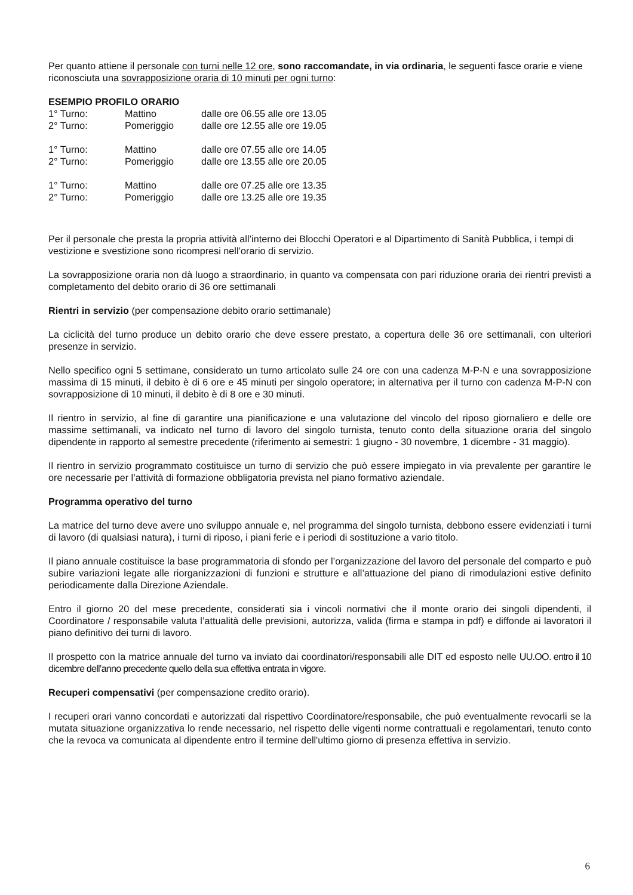Per quanto attiene il personale con turni nelle 12 ore, sono raccomandate, in via ordinaria, le seguenti fasce orarie e viene riconosciuta una sovrapposizione oraria di 10 minuti per ogni turno:
ESEMPIO PROFILO ORARIO
| 1° Turno: | Mattino | dalle ore 06.55 alle ore 13.05 |
| 2° Turno: | Pomeriggio | dalle ore 12.55 alle ore 19.05 |
| 1° Turno: | Mattino | dalle ore 07.55 alle ore 14.05 |
| 2° Turno: | Pomeriggio | dalle ore 13.55 alle ore 20.05 |
| 1° Turno: | Mattino | dalle ore 07.25 alle ore 13.35 |
| 2° Turno: | Pomeriggio | dalle ore 13.25 alle ore 19.35 |
Per il personale che presta la propria attività all’interno dei Blocchi Operatori e al Dipartimento di Sanità Pubblica, i tempi di vestizione e svestizione sono ricompresi nell’orario di servizio.
La sovrapposizione oraria non dà luogo a straordinario, in quanto va compensata con pari riduzione oraria dei rientri previsti a completamento del debito orario di 36 ore settimanali
Rientri in servizio (per compensazione debito orario settimanale)
La ciclicità del turno produce un debito orario che deve essere prestato, a copertura delle 36 ore settimanali, con ulteriori presenze in servizio.
Nello specifico ogni 5 settimane, considerato un turno articolato sulle 24 ore con una cadenza M-P-N e una sovrapposizione massima di 15 minuti, il debito è di 6 ore e 45 minuti per singolo operatore; in alternativa per il turno con cadenza M-P-N con sovrapposizione di 10 minuti, il debito è di 8 ore e 30 minuti.
Il rientro in servizio, al fine di garantire una pianificazione e una valutazione del vincolo del riposo giornaliero e delle ore massime settimanali, va indicato nel turno di lavoro del singolo turnista, tenuto conto della situazione oraria del singolo dipendente in rapporto al semestre precedente (riferimento ai semestri: 1 giugno - 30 novembre, 1 dicembre - 31 maggio).
Il rientro in servizio programmato costituisce un turno di servizio che può essere impiegato in via prevalente per garantire le ore necessarie per l’attività di formazione obbligatoria prevista nel piano formativo aziendale.
Programma operativo del turno
La matrice del turno deve avere uno sviluppo annuale e, nel programma del singolo turnista, debbono essere evidenziati i turni di lavoro (di qualsiasi natura), i turni di riposo, i piani ferie e i periodi di sostituzione a vario titolo.
Il piano annuale costituisce la base programmatoria di sfondo per l’organizzazione del lavoro del personale del comparto e può subire variazioni legate alle riorganizzazioni di funzioni e strutture e all’attuazione del piano di rimodulazioni estive definito periodicamente dalla Direzione Aziendale.
Entro il giorno 20 del mese precedente, considerati sia i vincoli normativi che il monte orario dei singoli dipendenti, il Coordinatore / responsabile valuta l’attualità delle previsioni, autorizza, valida (firma e stampa in pdf) e diffonde ai lavoratori il piano definitivo dei turni di lavoro.
Il prospetto con la matrice annuale del turno va inviato dai coordinatori/responsabili alle DIT ed esposto nelle UU.OO. entro il 10 dicembre dell’anno precedente quello della sua effettiva entrata in vigore.
Recuperi compensativi (per compensazione credito orario).
I recuperi orari vanno concordati e autorizzati dal rispettivo Coordinatore/responsabile, che può eventualmente revocarli se la mutata situazione organizzativa lo rende necessario, nel rispetto delle vigenti norme contrattuali e regolamentari, tenuto conto che la revoca va comunicata al dipendente entro il termine dell'ultimo giorno di presenza effettiva in servizio.
6